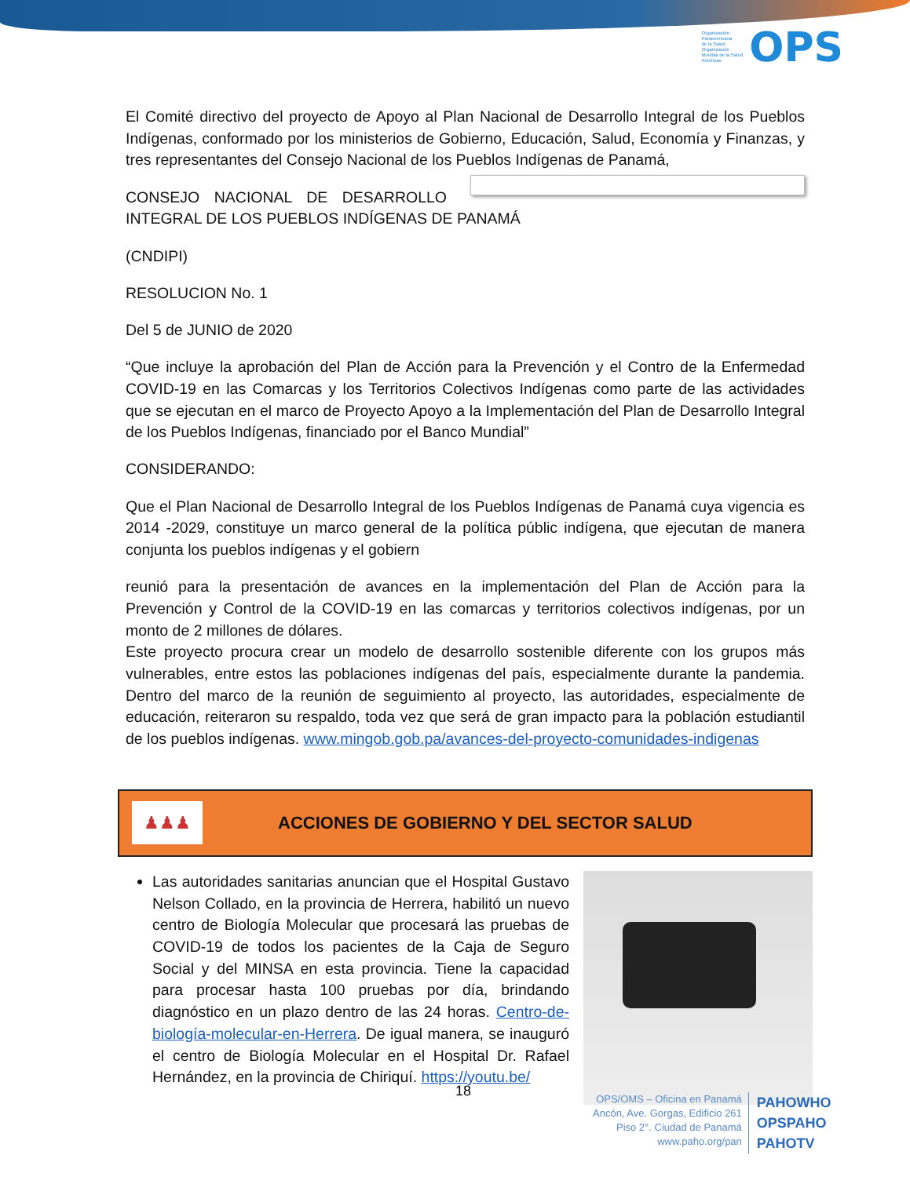Organización
Panamericana
de la Salud
Organización
Mundial de la Salud
Américas
OPS
El Comité directivo del proyecto de Apoyo al Plan Nacional de Desarrollo Integral de los Pueblos Indígenas, conformado por los ministerios de Gobierno, Educación, Salud, Economía y Finanzas, y tres representantes del Consejo Nacional de los Pueblos Indígenas de Panamá,
CONSEJO NACIONAL DE DESARROLLO INTEGRAL DE LOS PUEBLOS INDÍGENAS DE PANAMÁ
(CNDIPI)
RESOLUCION No. 1
Del 5 de JUNIO de 2020
“Que incluye la aprobación del Plan de Acción para la Prevención y el Contro de la Enfermedad COVID-19 en las Comarcas y los Territorios Colectivos Indígenas como parte de las actividades que se ejecutan en el marco de Proyecto Apoyo a la Implementación del Plan de Desarrollo Integral de los Pueblos Indígenas, financiado por el Banco Mundial”
CONSIDERANDO:
Que el Plan Nacional de Desarrollo Integral de los Pueblos Indígenas de Panamá cuya vigencia es 2014 -2029, constituye un marco general de la política públic indígena, que ejecutan de manera conjunta los pueblos indígenas y el gobiern
reunió para la presentación de avances en la implementación del Plan de Acción para la Prevención y Control de la COVID-19 en las comarcas y territorios colectivos indígenas, por un monto de 2 millones de dólares.
Este proyecto procura crear un modelo de desarrollo sostenible diferente con los grupos más vulnerables, entre estos las poblaciones indígenas del país, especialmente durante la pandemia. Dentro del marco de la reunión de seguimiento al proyecto, las autoridades, especialmente de educación, reiteraron su respaldo, toda vez que será de gran impacto para la población estudiantil de los pueblos indígenas. www.mingob.gob.pa/avances-del-proyecto-comunidades-indigenas
♟♟♟
ACCIONES DE GOBIERNO Y DEL SECTOR SALUD
Las autoridades sanitarias anuncian que el Hospital Gustavo Nelson Collado, en la provincia de Herrera, habilitó un nuevo centro de Biología Molecular que procesará las pruebas de COVID-19 de todos los pacientes de la Caja de Seguro Social y del MINSA en esta provincia. Tiene la capacidad para procesar hasta 100 pruebas por día, brindando diagnóstico en un plazo dentro de las 24 horas. Centro-de-biología-molecular-en-Herrera. De igual manera, se inauguró el centro de Biología Molecular en el Hospital Dr. Rafael Hernández, en la provincia de Chiriquí. https://youtu.be/
18
OPS/OMS – Oficina en Panamá
Ancón, Ave. Gorgas, Edificio 261
Piso 2°. Ciudad de Panamá
www.paho.org/pan
PAHOWHO
OPSPAHO
PAHOTV